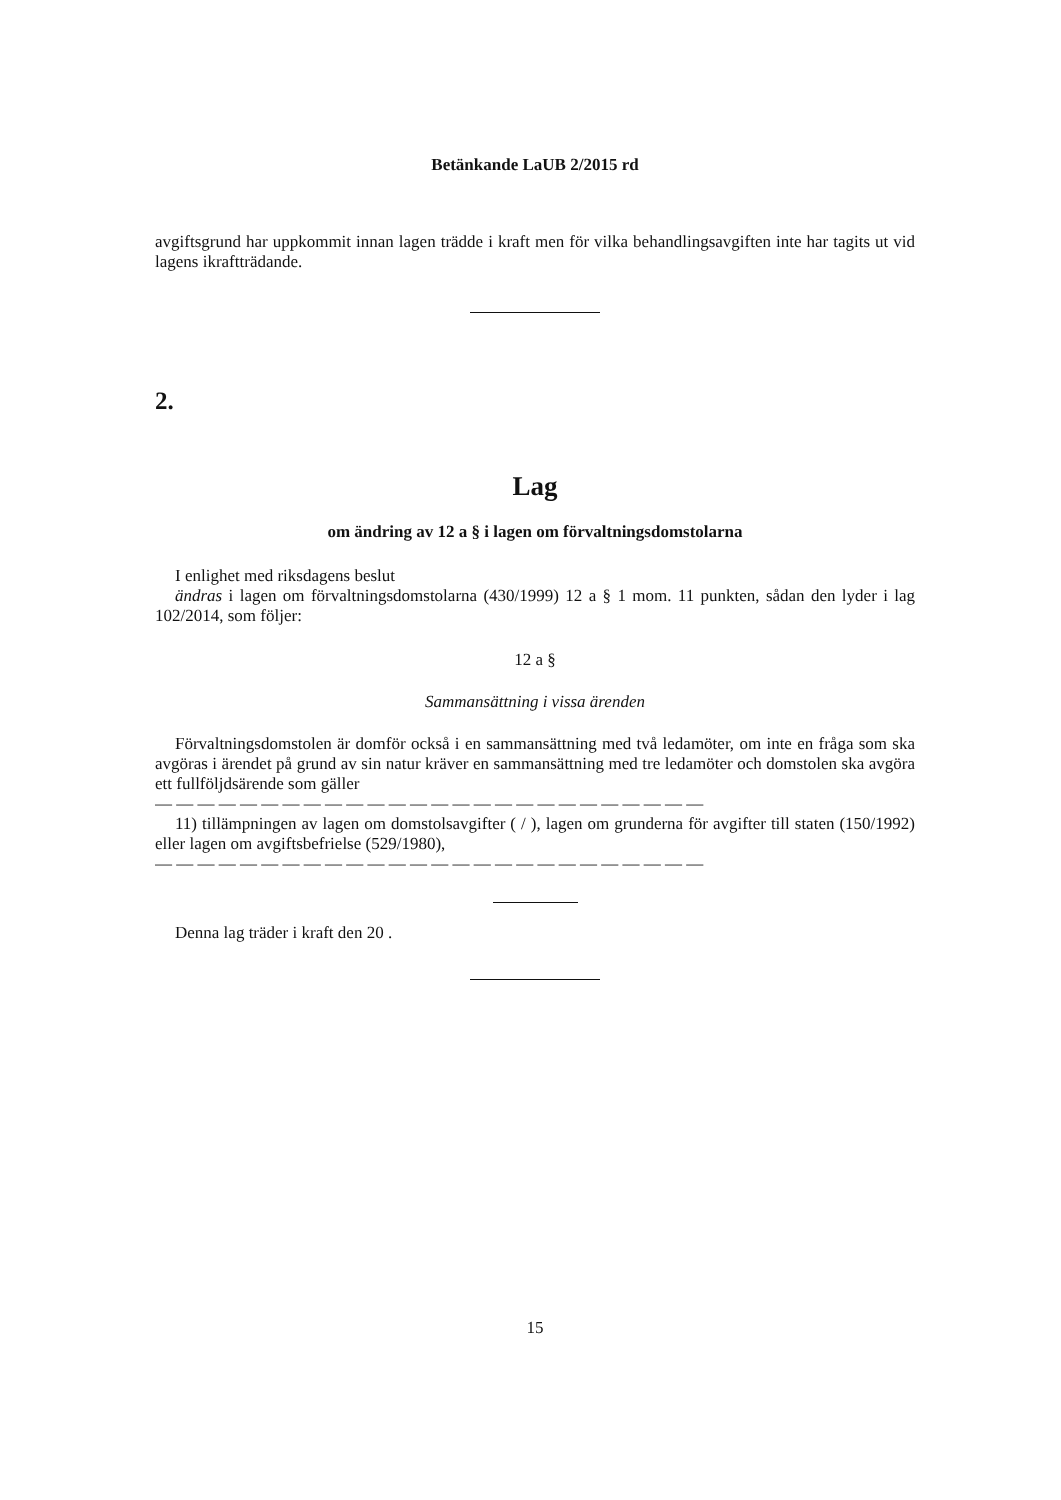Betänkande LaUB 2/2015 rd
avgiftsgrund har uppkommit innan lagen trädde i kraft men för vilka behandlingsavgiften inte har tagits ut vid lagens ikraftträdande.
2.
Lag
om ändring av 12 a § i lagen om förvaltningsdomstolarna
I enlighet med riksdagens beslut
ändras i lagen om förvaltningsdomstolarna (430/1999) 12 a § 1 mom. 11 punkten, sådan den lyder i lag 102/2014, som följer:
12 a §
Sammansättning i vissa ärenden
Förvaltningsdomstolen är domför också i en sammansättning med två ledamöter, om inte en fråga som ska avgöras i ärendet på grund av sin natur kräver en sammansättning med tre ledamöter och domstolen ska avgöra ett fullföljdsärende som gäller
— — — — — — — — — — — — — — — — — — — — — — — — — —
11) tillämpningen av lagen om domstolsavgifter ( / ), lagen om grunderna för avgifter till staten (150/1992) eller lagen om avgiftsbefrielse (529/1980),
— — — — — — — — — — — — — — — — — — — — — — — — — —
Denna lag träder i kraft den 20 .
15